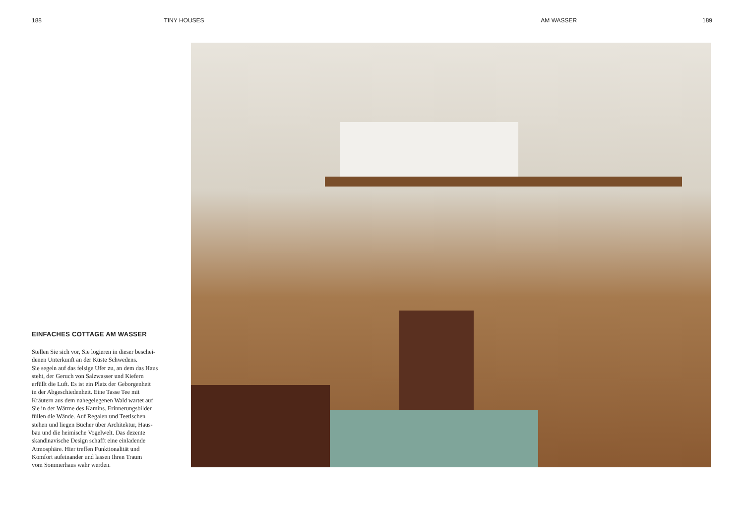188 TINY HOUSES AM WASSER 189
EINFACHES COTTAGE AM WASSER
Stellen Sie sich vor, Sie logieren in dieser beschei-
denen Unterkunft an der Küste Schwedens.
Sie segeln auf das felsige Ufer zu, an dem das Haus
steht, der Geruch von Salzwasser und Kiefern
erfüllt die Luft. Es ist ein Platz der Geborgenheit
in der Abgeschiedenheit. Eine Tasse Tee mit
Kräutern aus dem nahegelegenen Wald wartet auf
Sie in der Wärme des Kamins. Erinnerungsbilder
füllen die Wände. Auf Regalen und Teetischen
stehen und liegen Bücher über Architektur, Haus-
bau und die heimische Vogelwelt. Das dezente
skandinavische Design schafft eine einladende
Atmosphäre. Hier treffen Funktionalität und
Komfort aufeinander und lassen Ihren Traum
vom Sommerhaus wahr werden.